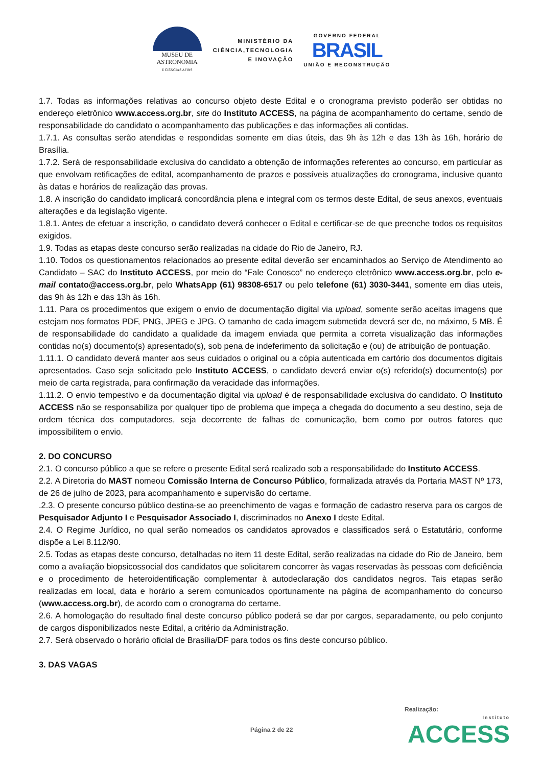MUSEU DE
ASTRONOMIA
E CIÊNCIAS AFINS
MINISTÉRIO DA
CIÊNCIA,TECNOLOGIA
E INOVAÇÃO
GOVERNO FEDERAL
BRASIL
UNIÃO E RECONSTRUÇÃO
1.7. Todas as informações relativas ao concurso objeto deste Edital e o cronograma previsto poderão ser obtidas no endereço eletrônico www.access.org.br, site do Instituto ACCESS, na página de acompanhamento do certame, sendo de responsabilidade do candidato o acompanhamento das publicações e das informações ali contidas.
1.7.1. As consultas serão atendidas e respondidas somente em dias úteis, das 9h às 12h e das 13h às 16h, horário de Brasília.
1.7.2. Será de responsabilidade exclusiva do candidato a obtenção de informações referentes ao concurso, em particular as que envolvam retificações de edital, acompanhamento de prazos e possíveis atualizações do cronograma, inclusive quanto às datas e horários de realização das provas.
1.8. A inscrição do candidato implicará concordância plena e integral com os termos deste Edital, de seus anexos, eventuais alterações e da legislação vigente.
1.8.1. Antes de efetuar a inscrição, o candidato deverá conhecer o Edital e certificar-se de que preenche todos os requisitos exigidos.
1.9. Todas as etapas deste concurso serão realizadas na cidade do Rio de Janeiro, RJ.
1.10. Todos os questionamentos relacionados ao presente edital deverão ser encaminhados ao Serviço de Atendimento ao Candidato – SAC do Instituto ACCESS, por meio do “Fale Conosco” no endereço eletrônico www.access.org.br, pelo e-mail contato@access.org.br, pelo WhatsApp (61) 98308-6517 ou pelo telefone (61) 3030-3441, somente em dias uteis, das 9h às 12h e das 13h às 16h.
1.11. Para os procedimentos que exigem o envio de documentação digital via upload, somente serão aceitas imagens que estejam nos formatos PDF, PNG, JPEG e JPG. O tamanho de cada imagem submetida deverá ser de, no máximo, 5 MB. É de responsabilidade do candidato a qualidade da imagem enviada que permita a correta visualização das informações contidas no(s) documento(s) apresentado(s), sob pena de indeferimento da solicitação e (ou) de atribuição de pontuação.
1.11.1. O candidato deverá manter aos seus cuidados o original ou a cópia autenticada em cartório dos documentos digitais apresentados. Caso seja solicitado pelo Instituto ACCESS, o candidato deverá enviar o(s) referido(s) documento(s) por meio de carta registrada, para confirmação da veracidade das informações.
1.11.2. O envio tempestivo e da documentação digital via upload é de responsabilidade exclusiva do candidato. O Instituto ACCESS não se responsabiliza por qualquer tipo de problema que impeça a chegada do documento a seu destino, seja de ordem técnica dos computadores, seja decorrente de falhas de comunicação, bem como por outros fatores que impossibilitem o envio.
2. DO CONCURSO
2.1. O concurso público a que se refere o presente Edital será realizado sob a responsabilidade do Instituto ACCESS.
2.2. A Diretoria do MAST nomeou Comissão Interna de Concurso Público, formalizada através da Portaria MAST Nº 173, de 26 de julho de 2023, para acompanhamento e supervisão do certame.
.2.3. O presente concurso público destina-se ao preenchimento de vagas e formação de cadastro reserva para os cargos de Pesquisador Adjunto I e Pesquisador Associado I, discriminados no Anexo I deste Edital.
2.4. O Regime Jurídico, no qual serão nomeados os candidatos aprovados e classificados será o Estatutário, conforme dispõe a Lei 8.112/90.
2.5. Todas as etapas deste concurso, detalhadas no item 11 deste Edital, serão realizadas na cidade do Rio de Janeiro, bem como a avaliação biopsicossocial dos candidatos que solicitarem concorrer às vagas reservadas às pessoas com deficiência e o procedimento de heteroidentificação complementar à autodeclaração dos candidatos negros. Tais etapas serão realizadas em local, data e horário a serem comunicados oportunamente na página de acompanhamento do concurso (www.access.org.br), de acordo com o cronograma do certame.
2.6. A homologação do resultado final deste concurso público poderá se dar por cargos, separadamente, ou pelo conjunto de cargos disponibilizados neste Edital, a critério da Administração.
2.7. Será observado o horário oficial de Brasília/DF para todos os fins deste concurso público.
3. DAS VAGAS
Realização:
Página 2 de 22 Instituto
ACCESS